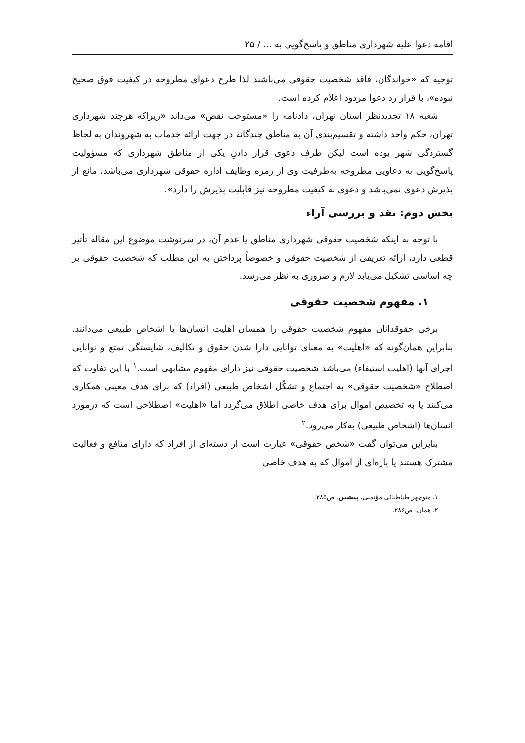اقامه دعوا علیه شهرداری مناطق و پاسخ‌گویی به ... / ۲۵
توجیه که «خواندگان، فاقد شخصیت حقوقی می‌باشند لذا طرح دعوای مطروحه در کیفیت فوق صحیح نبوده»، با قرار رد دعوا مردود اعلام کرده است.
شعبه ۱۸ تجدیدنظر استان تهران، دادنامه را «مستوجب نقض» می‌داند «زیراکه هرچند شهرداری تهران، حکم واحد داشته و تقسیم‌بندی آن به مناطق چندگانه در جهت ارائه خدمات به شهروندان به لحاظ گستردگی شهر بوده است لیکن طرف دعوی قرار دادنِ یکی از مناطق شهرداری که مسؤولیت پاسخ‌گویی به دعاویی مطروحه به‌طرفیت وی از زمره وظایف اداره حقوقی شهرداری می‌باشد، مانع از پذیرش دعوی نمی‌باشد و دعوی به کیفیت مطروحه نیز قابلیت پذیرش را دارد».
بخش دوم: نقد و بررسی آراء
با توجه به اینکه شخصیت حقوقی شهرداری مناطق یا عدم آن، در سرنوشت موضوع این مقاله تأثیر قطعی دارد، ارائه تعریفی از شخصیت حقوقی و خصوصاً پرداختن به این مطلب که شخصیت حقوقی بر چه اساسی تشکیل می‌یابد لازم و ضروری به نظر می‌رسد.
۱. مفهوم شخصیت حقوقی
برخی حقوقدانان مفهوم شخصیت حقوقی را همسان اهلیت انسان‌ها یا اشخاص طبیعی می‌دانند. بنابراین همان‌گونه که «اهلیت» به معنای توانایی دارا شدن حقوق و تکالیف، شایستگی تمتع و توانایی اجرای آنها (اهلیت استیفاء) می‌باشد شخصیت حقوقی نیز دارای مفهوم مشابهی است.<sup>۱</sup> با این تفاوت که اصطلاح «شخصیت حقوقی» به اجتماع و تشکّل اشخاص طبیعی (افراد) که برای هدف معینی همکاری می‌کنند یا به تخصیص اموال برای هدف خاصی اطلاق می‌گردد اما «اهلیت» اصطلاحی است که درمورد انسان‌ها (اشخاص طبیعی) به‌کار می‌رود.<sup>۲</sup>
بنابراین می‌توان گفت «شخص حقوقی» عبارت است از دسته‌ای از افراد که دارای منافع و فعالیت مشترک هستند یا پاره‌ای از اموال که به هدف خاصی
۱. منوچهر طباطبائی مؤتمنی، پیشین، ص۲۸۵.
۲. همان، ص۲۸۶.